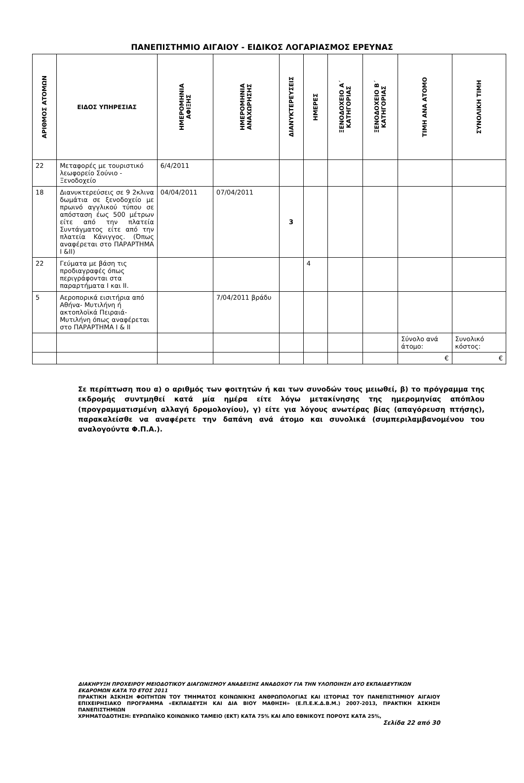ΠΑΝΕΠΙΣΤΗΜΙΟ ΑΙΓΑΙΟΥ - ΕΙΔΙΚΟΣ ΛΟΓΑΡΙΑΣΜΟΣ ΕΡΕΥΝΑΣ
| ΑΡΙΘΜΟΣ ΑΤΟΜΩΝ | ΕΙΔΟΣ ΥΠΗΡΕΣΙΑΣ | ΗΜΕΡΟΜΗΝΙΑ ΑΦΙΞΗΣ | ΗΜΕΡΟΜΗΝΙΑ ΑΝΑΧΩΡΗΣΗΣ | ΔΙΑΝΥΚΤΕΡΕΥΣΕΙΣ | ΗΜΕΡΕΣ | ΞΕΝΟΔΟΧΕΙΟ Α΄ ΚΑΤΗΓΟΡΙΑΣ | ΞΕΝΟΔΟΧΕΙΟ Β΄ ΚΑΤΗΓΟΡΙΑΣ | ΤΙΜΗ ΑΝΑ ΑΤΟΜΟ | ΣΥΝΟΛΙΚΗ ΤΙΜΗ |
| --- | --- | --- | --- | --- | --- | --- | --- | --- | --- |
| 22 | Μεταφορές με τουριστικό λεωφορείο Σούνιο - Ξενοδοχείο | 6/4/2011 | | | | | | | |
| 18 | Διανυκτερεύσεις σε 9 2κλινα δωμάτια σε ξενοδοχείο με πρωινό αγγλικού τύπου σε απόσταση έως 500 μέτρων είτε από την πλατεία Συντάγματος είτε από την πλατεία Κάνιγγος. (Όπως αναφέρεται στο ΠΑΡΑΡΤΗΜΑ Ι &ΙΙ) | 04/04/2011 | 07/04/2011 | 3 | | | | | |
| 22 | Γεύματα με βάση τις προδιαγραφές όπως περιγράφονται στα παραρτήματα Ι και ΙΙ. | | | | 4 | | | | |
| 5 | Αεροπορικά εισιτήρια από Αθήνα- Μυτιλήνη ή ακτοπλοϊκά Πειραιά- Μυτιλήνη όπως αναφέρεται στο ΠΑΡΑΡΤΗΜΑ Ι & ΙΙ | | 7/04/2011 βράδυ | | | | | | |
| | | | | | | | | Σύνολο ανά άτομο: | Συνολικό κόστος: |
| | | | | | | | | € | € |
Σε περίπτωση που α) ο αριθμός των φοιτητών ή και των συνοδών τους μειωθεί, β) το πρόγραμμα της εκδρομής συντμηθεί κατά μία ημέρα είτε λόγω μετακίνησης της ημερομηνίας απόπλου (προγραμματισμένη αλλαγή δρομολογίου), γ) είτε για λόγους ανωτέρας βίας (απαγόρευση πτήσης), παρακαλείσθε να αναφέρετε την δαπάνη ανά άτομο και συνολικά (συμπεριλαμβανομένου του αναλογούντα Φ.Π.Α.).
ΔΙΑΚΗΡΥΞΗ ΠΡΟΧΕΙΡΟΥ ΜΕΙΟΔΟΤΙΚΟΥ ΔΙΑΓΩΝΙΣΜΟΥ ΑΝΑΔΕΙΞΗΣ ΑΝΑΔΟΧΟΥ ΓΙΑ ΤΗΝ ΥΛΟΠΟΙΗΣΗ ΔΥΟ ΕΚΠΑΙΔΕΥΤΙΚΩΝ ΕΚΔΡΟΜΩΝ ΚΑΤΑ ΤΟ ΕΤΟΣ 2011
ΠΡΑΚΤΙΚΗ ΆΣΚΗΣΗ ΦΟΙΤΗΤΩΝ ΤΟΥ ΤΜΗΜΑΤΟΣ ΚΟΙΝΩΝΙΚΗΣ ΑΝΘΡΩΠΟΛΟΓΙΑΣ ΚΑΙ ΙΣΤΟΡΙΑΣ ΤΟΥ ΠΑΝΕΠΙΣΤΗΜΙΟΥ ΑΙΓΑΙΟΥ ΕΠΙΧΕΙΡΗΣΙΑΚΟ ΠΡΟΓΡΑΜΜΑ «ΕΚΠΑΙΔΕΥΣΗ ΚΑΙ ΔΙΑ ΒΙΟΥ ΜΑΘΗΣΗ» (Ε.Π.Ε.Κ.Δ.Β.Μ.) 2007-2013, ΠΡΑΚΤΙΚΗ ΆΣΚΗΣΗ ΠΑΝΕΠΙΣΤΗΜΙΩΝ
ΧΡΗΜΑΤΟΔΟΤΗΣΗ: ΕΥΡΩΠΑΪΚΟ ΚΟΙΝΩΝΙΚΟ ΤΑΜΕΙΟ (ΕΚΤ) ΚΑΤΑ 75% ΚΑΙ ΑΠΟ ΕΘΝΙΚΟΥΣ ΠΟΡΟΥΣ ΚΑΤΑ 25%,
Σελίδα 22 από 30